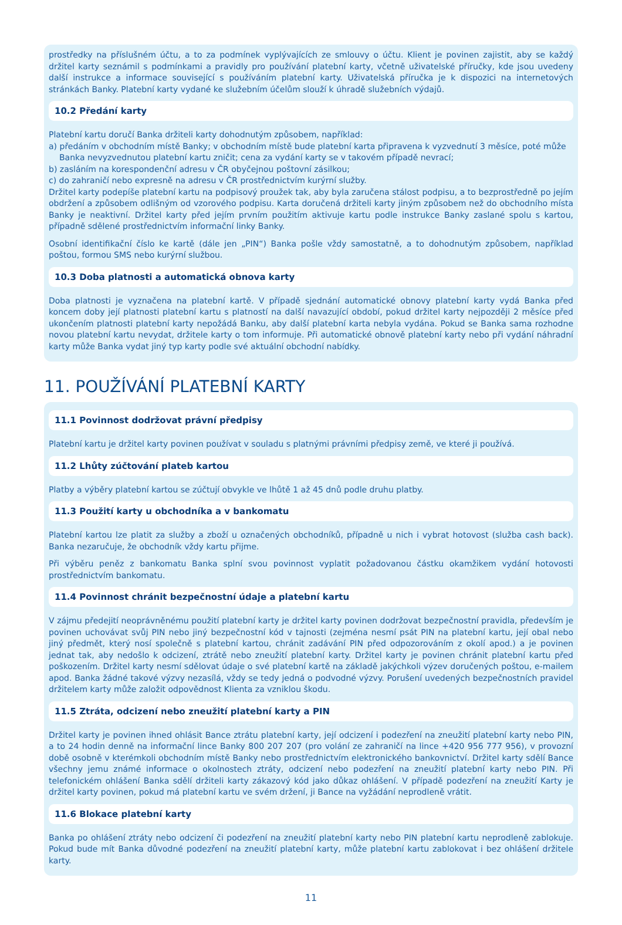prostředky na příslušném účtu, a to za podmínek vyplývajících ze smlouvy o účtu. Klient je povinen zajistit, aby se každý držitel karty seznámil s podmínkami a pravidly pro používání platební karty, včetně uživatelské příručky, kde jsou uvedeny další instrukce a informace související s používáním platební karty. Uživatelská příručka je k dispozici na internetových stránkách Banky. Platební karty vydané ke služebním účelům slouží k úhradě služebních výdajů.
10.2 Předání karty
Platební kartu doručí Banka držiteli karty dohodnutým způsobem, například:
a) předáním v obchodním místě Banky; v obchodním místě bude platební karta připravena k vyzvednutí 3 měsíce, poté může
Banka nevyzvednutou platební kartu zničit; cena za vydání karty se v takovém případě nevrací;
b) zasláním na korespondenční adresu v ČR obyčejnou poštovní zásilkou;
c) do zahraničí nebo expresně na adresu v ČR prostřednictvím kurýrní služby.
Držitel karty podepíše platební kartu na podpisový proužek tak, aby byla zaručena stálost podpisu, a to bezprostředně po jejím obdržení a způsobem odlišným od vzorového podpisu. Karta doručená držiteli karty jiným způsobem než do obchodního místa Banky je neaktivní. Držitel karty před jejím prvním použitím aktivuje kartu podle instrukce Banky zaslané spolu s kartou, případně sdělené prostřednictvím informační linky Banky.
Osobní identifikační číslo ke kartě (dále jen „PIN“) Banka pošle vždy samostatně, a to dohodnutým způsobem, například poštou, formou SMS nebo kurýrní službou.
10.3 Doba platnosti a automatická obnova karty
Doba platnosti je vyznačena na platební kartě. V případě sjednání automatické obnovy platební karty vydá Banka před koncem doby její platnosti platební kartu s platností na další navazující období, pokud držitel karty nejpozději 2 měsíce před ukončením platnosti platební karty nepožádá Banku, aby další platební karta nebyla vydána. Pokud se Banka sama rozhodne novou platební kartu nevydat, držitele karty o tom informuje. Při automatické obnově platební karty nebo při vydání náhradní karty může Banka vydat jiný typ karty podle své aktuální obchodní nabídky.
11. POUŽÍVÁNÍ PLATEBNÍ KARTY
11.1 Povinnost dodržovat právní předpisy
Platební kartu je držitel karty povinen používat v souladu s platnými právními předpisy země, ve které ji používá.
11.2 Lhůty zúčtování plateb kartou
Platby a výběry platební kartou se zúčtují obvykle ve lhůtě 1 až 45 dnů podle druhu platby.
11.3 Použití karty u obchodníka a v bankomatu
Platební kartou lze platit za služby a zboží u označených obchodníků, případně u nich i vybrat hotovost (služba cash back). Banka nezaručuje, že obchodník vždy kartu přijme.
Při výběru peněz z bankomatu Banka splní svou povinnost vyplatit požadovanou částku okamžikem vydání hotovosti prostřednictvím bankomatu.
11.4 Povinnost chránit bezpečnostní údaje a platební kartu
V zájmu předejití neoprávněnému použití platební karty je držitel karty povinen dodržovat bezpečnostní pravidla, především je povinen uchovávat svůj PIN nebo jiný bezpečnostní kód v tajnosti (zejména nesmí psát PIN na platební kartu, její obal nebo jiný předmět, který nosí společně s platební kartou, chránit zadávání PIN před odpozorováním z okolí apod.) a je povinen jednat tak, aby nedošlo k odcizení, ztrátě nebo zneužití platební karty. Držitel karty je povinen chránit platební kartu před poškozením. Držitel karty nesmí sdělovat údaje o své platební kartě na základě jakýchkoli výzev doručených poštou, e-mailem apod. Banka žádné takové výzvy nezasílá, vždy se tedy jedná o podvodné výzvy. Porušení uvedených bezpečnostních pravidel držitelem karty může založit odpovědnost Klienta za vzniklou škodu.
11.5 Ztráta, odcizení nebo zneužití platební karty a PIN
Držitel karty je povinen ihned ohlásit Bance ztrátu platební karty, její odcizení i podezření na zneužití platební karty nebo PIN, a to 24 hodin denně na informační lince Banky 800 207 207 (pro volání ze zahraničí na lince +420 956 777 956), v provozní době osobně v kterémkoli obchodním místě Banky nebo prostřednictvím elektronického bankovnictví. Držitel karty sdělí Bance všechny jemu známé informace o okolnostech ztráty, odcizení nebo podezření na zneužití platební karty nebo PIN. Při telefonickém ohlášení Banka sdělí držiteli karty zákazový kód jako důkaz ohlášení. V případě podezření na zneužití Karty je držitel karty povinen, pokud má platební kartu ve svém držení, ji Bance na vyžádání neprodleně vrátit.
11.6 Blokace platební karty
Banka po ohlášení ztráty nebo odcizení či podezření na zneužití platební karty nebo PIN platební kartu neprodleně zablokuje. Pokud bude mít Banka důvodné podezření na zneužití platební karty, může platební kartu zablokovat i bez ohlášení držitele karty.
11